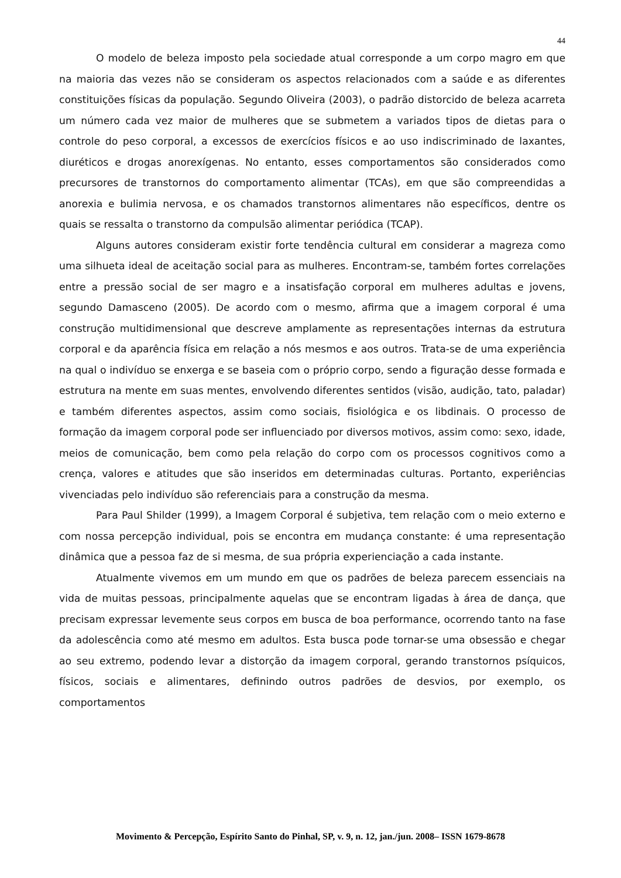44
O modelo de beleza imposto pela sociedade atual corresponde a um corpo magro em que na maioria das vezes não se consideram os aspectos relacionados com a saúde e as diferentes constituições físicas da população. Segundo Oliveira (2003), o padrão distorcido de beleza acarreta um número cada vez maior de mulheres que se submetem a variados tipos de dietas para o controle do peso corporal, a excessos de exercícios físicos e ao uso indiscriminado de laxantes, diuréticos e drogas anorexígenas. No entanto, esses comportamentos são considerados como precursores de transtornos do comportamento alimentar (TCAs), em que são compreendidas a anorexia e bulimia nervosa, e os chamados transtornos alimentares não específicos, dentre os quais se ressalta o transtorno da compulsão alimentar periódica (TCAP).
Alguns autores consideram existir forte tendência cultural em considerar a magreza como uma silhueta ideal de aceitação social para as mulheres. Encontram-se, também fortes correlações entre a pressão social de ser magro e a insatisfação corporal em mulheres adultas e jovens, segundo Damasceno (2005). De acordo com o mesmo, afirma que a imagem corporal é uma construção multidimensional que descreve amplamente as representações internas da estrutura corporal e da aparência física em relação a nós mesmos e aos outros. Trata-se de uma experiência na qual o indivíduo se enxerga e se baseia com o próprio corpo, sendo a figuração desse formada e estrutura na mente em suas mentes, envolvendo diferentes sentidos (visão, audição, tato, paladar) e também diferentes aspectos, assim como sociais, fisiológica e os libdinais. O processo de formação da imagem corporal pode ser influenciado por diversos motivos, assim como: sexo, idade, meios de comunicação, bem como pela relação do corpo com os processos cognitivos como a crença, valores e atitudes que são inseridos em determinadas culturas. Portanto, experiências vivenciadas pelo indivíduo são referenciais para a construção da mesma.
Para Paul Shilder (1999), a Imagem Corporal é subjetiva, tem relação com o meio externo e com nossa percepção individual, pois se encontra em mudança constante: é uma representação dinâmica que a pessoa faz de si mesma, de sua própria experienciação a cada instante.
Atualmente vivemos em um mundo em que os padrões de beleza parecem essenciais na vida de muitas pessoas, principalmente aquelas que se encontram ligadas à área de dança, que precisam expressar levemente seus corpos em busca de boa performance, ocorrendo tanto na fase da adolescência como até mesmo em adultos. Esta busca pode tornar-se uma obsessão e chegar ao seu extremo, podendo levar a distorção da imagem corporal, gerando transtornos psíquicos, físicos, sociais e alimentares, definindo outros padrões de desvios, por exemplo, os comportamentos
Movimento & Percepção, Espírito Santo do Pinhal, SP, v. 9, n. 12, jan./jun. 2008– ISSN 1679-8678